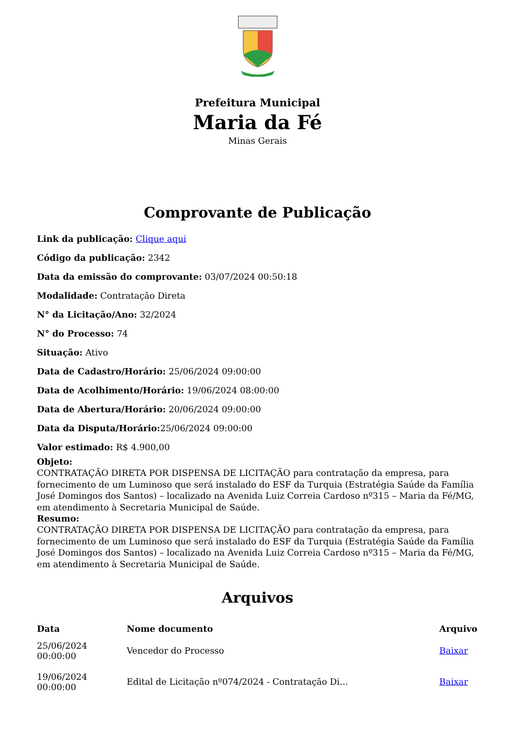Prefeitura Municipal
Maria da Fé
Minas Gerais
Comprovante de Publicação
Link da publicação: Clique aqui
Código da publicação: 2342
Data da emissão do comprovante: 03/07/2024 00:50:18
Modalidade: Contratação Direta
N° da Licitação/Ano: 32/2024
N° do Processo: 74
Situação: Ativo
Data de Cadastro/Horário: 25/06/2024 09:00:00
Data de Acolhimento/Horário: 19/06/2024 08:00:00
Data de Abertura/Horário: 20/06/2024 09:00:00
Data da Disputa/Horário: 25/06/2024 09:00:00
Valor estimado: R$ 4.900,00
Objeto:
CONTRATAÇÃO DIRETA POR DISPENSA DE LICITAÇÃO para contratação da empresa, para fornecimento de um Luminoso que será instalado do ESF da Turquia (Estratégia Saúde da Família José Domingos dos Santos) – localizado na Avenida Luiz Correia Cardoso nº315 – Maria da Fé/MG, em atendimento à Secretaria Municipal de Saúde.
Resumo:
CONTRATAÇÃO DIRETA POR DISPENSA DE LICITAÇÃO para contratação da empresa, para fornecimento de um Luminoso que será instalado do ESF da Turquia (Estratégia Saúde da Família José Domingos dos Santos) – localizado na Avenida Luiz Correia Cardoso nº315 – Maria da Fé/MG, em atendimento à Secretaria Municipal de Saúde.
Arquivos
| Data | Nome documento | Arquivo |
| --- | --- | --- |
| 25/06/2024 00:00:00 | Vencedor do Processo | Baixar |
| 19/06/2024 00:00:00 | Edital de Licitação nº074/2024 - Contratação Di... | Baixar |